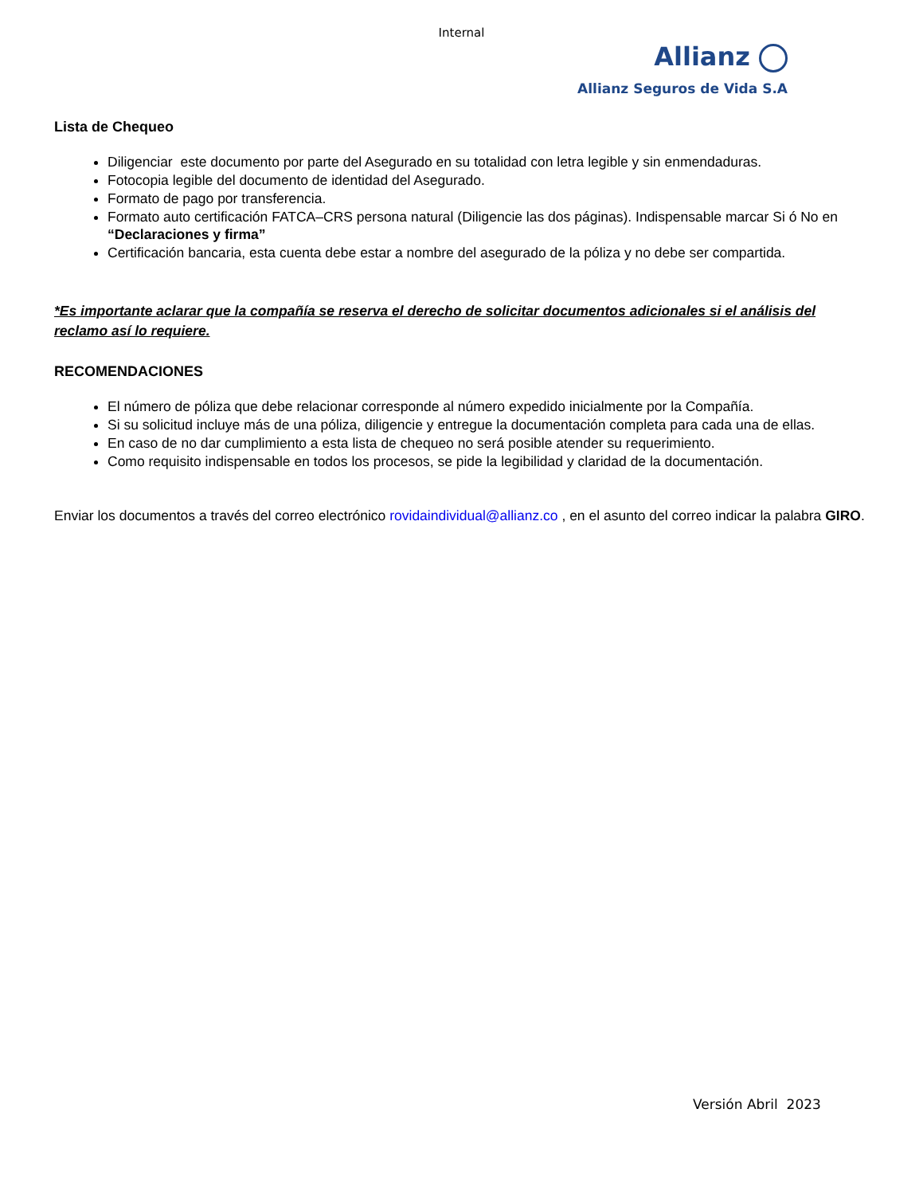Internal
Allianz
Allianz Seguros de Vida S.A
Lista de Chequeo
Diligenciar este documento por parte del Asegurado en su totalidad con letra legible y sin enmendaduras.
Fotocopia legible del documento de identidad del Asegurado.
Formato de pago por transferencia.
Formato auto certificación FATCA–CRS persona natural (Diligencie las dos páginas). Indispensable marcar Si ó No en “Declaraciones y firma”
Certificación bancaria, esta cuenta debe estar a nombre del asegurado de la póliza y no debe ser compartida.
*Es importante aclarar que la compañía se reserva el derecho de solicitar documentos adicionales si el análisis del reclamo así lo requiere.
RECOMENDACIONES
El número de póliza que debe relacionar corresponde al número expedido inicialmente por la Compañía.
Si su solicitud incluye más de una póliza, diligencie y entregue la documentación completa para cada una de ellas.
En caso de no dar cumplimiento a esta lista de chequeo no será posible atender su requerimiento.
Como requisito indispensable en todos los procesos, se pide la legibilidad y claridad de la documentación.
Enviar los documentos a través del correo electrónico rovidaindividual@allianz.co , en el asunto del correo indicar la palabra GIRO.
Versión Abril 2023